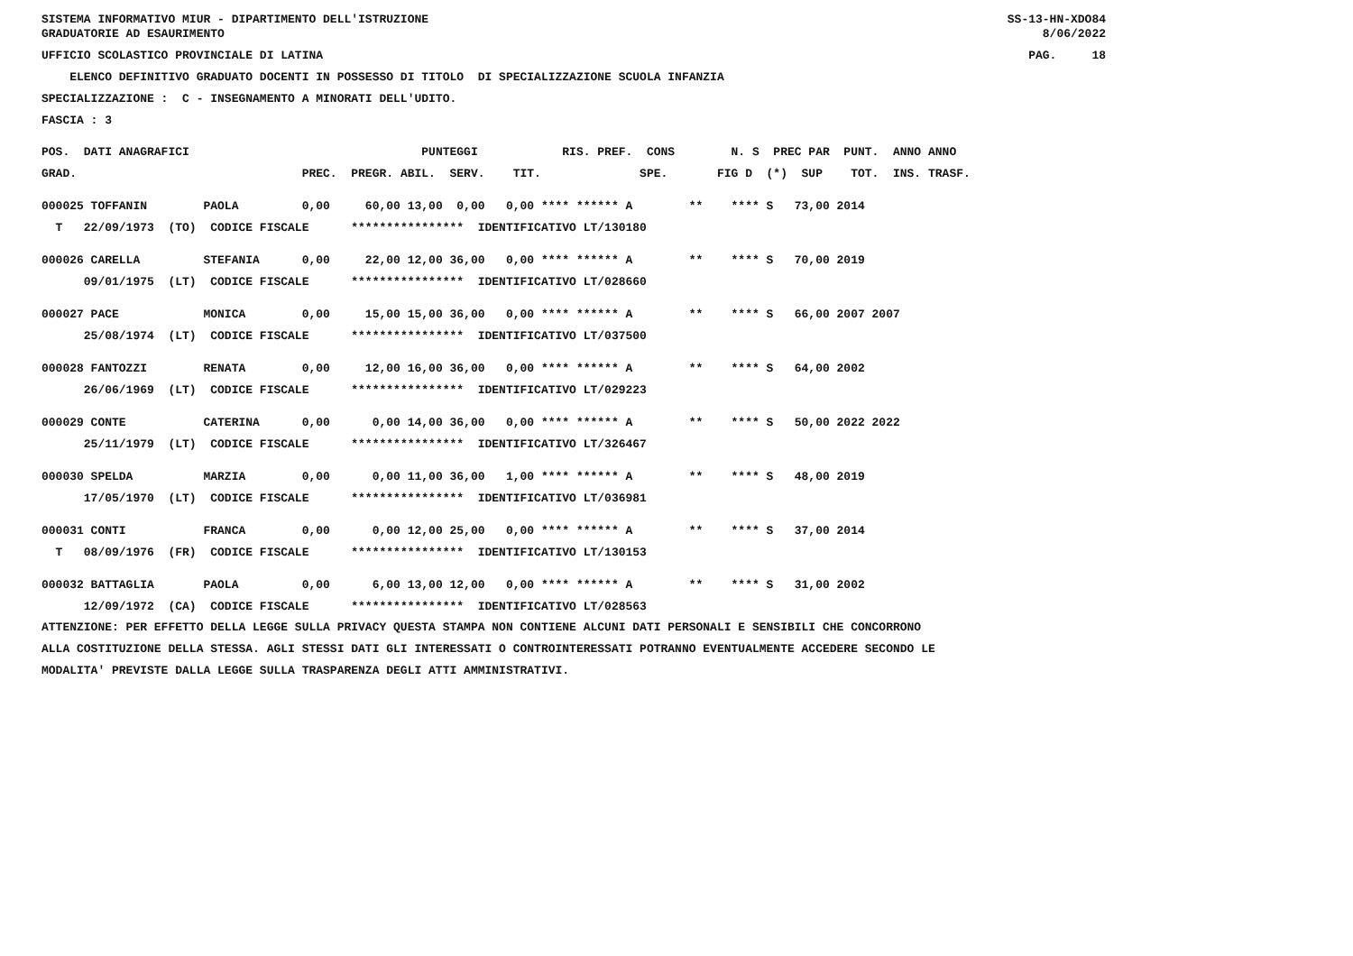SISTEMA INFORMATIVO MIUR - DIPARTIMENTO DELL'ISTRUZIONE GRADUATORIE AD ESAURIMENTO SS-13-HN-XDO84 8/06/2022
UFFICIO SCOLASTICO PROVINCIALE DI LATINA PAG. 18
ELENCO DEFINITIVO GRADUATO DOCENTI IN POSSESSO DI TITOLO DI SPECIALIZZAZIONE SCUOLA INFANZIA
SPECIALIZZAZIONE : C - INSEGNAMENTO A MINORATI DELL'UDITO.
FASCIA : 3
| POS. DATI ANAGRAFICI | PUNTEGGI RIS. PREF. CONS N. S PREC PAR PUNT. ANNO ANNO |
| --- | --- |
| GRAD. PREC. | PREGR. ABIL. SERV. TIT. SPE. FIG D (*) SUP TOT. INS. TRASF. |
| 000025 TOFFANIN PAOLA 0,00 | 60,00 13,00 0,00 0,00 **** ****** A ** **** S 73,00 2014 |
| T 22/09/1973 (TO) CODICE FISCALE | **************** IDENTIFICATIVO LT/130180 |
| 000026 CARELLA STEFANIA 0,00 | 22,00 12,00 36,00 0,00 **** ****** A ** **** S 70,00 2019 |
| 09/01/1975 (LT) CODICE FISCALE | **************** IDENTIFICATIVO LT/028660 |
| 000027 PACE MONICA 0,00 | 15,00 15,00 36,00 0,00 **** ****** A ** **** S 66,00 2007 2007 |
| 25/08/1974 (LT) CODICE FISCALE | **************** IDENTIFICATIVO LT/037500 |
| 000028 FANTOZZI RENATA 0,00 | 12,00 16,00 36,00 0,00 **** ****** A ** **** S 64,00 2002 |
| 26/06/1969 (LT) CODICE FISCALE | **************** IDENTIFICATIVO LT/029223 |
| 000029 CONTE CATERINA 0,00 | 0,00 14,00 36,00 0,00 **** ****** A ** **** S 50,00 2022 2022 |
| 25/11/1979 (LT) CODICE FISCALE | **************** IDENTIFICATIVO LT/326467 |
| 000030 SPELDA MARZIA 0,00 | 0,00 11,00 36,00 1,00 **** ****** A ** **** S 48,00 2019 |
| 17/05/1970 (LT) CODICE FISCALE | **************** IDENTIFICATIVO LT/036981 |
| 000031 CONTI FRANCA 0,00 | 0,00 12,00 25,00 0,00 **** ****** A ** **** S 37,00 2014 |
| T 08/09/1976 (FR) CODICE FISCALE | **************** IDENTIFICATIVO LT/130153 |
| 000032 BATTAGLIA PAOLA 0,00 | 6,00 13,00 12,00 0,00 **** ****** A ** **** S 31,00 2002 |
| 12/09/1972 (CA) CODICE FISCALE | **************** IDENTIFICATIVO LT/028563 |
ATTENZIONE: PER EFFETTO DELLA LEGGE SULLA PRIVACY QUESTA STAMPA NON CONTIENE ALCUNI DATI PERSONALI E SENSIBILI CHE CONCORRONO ALLA COSTITUZIONE DELLA STESSA. AGLI STESSI DATI GLI INTERESSATI O CONTROINTERESSATI POTRANNO EVENTUALMENTE ACCEDERE SECONDO LE MODALITA' PREVISTE DALLA LEGGE SULLA TRASPARENZA DEGLI ATTI AMMINISTRATIVI.